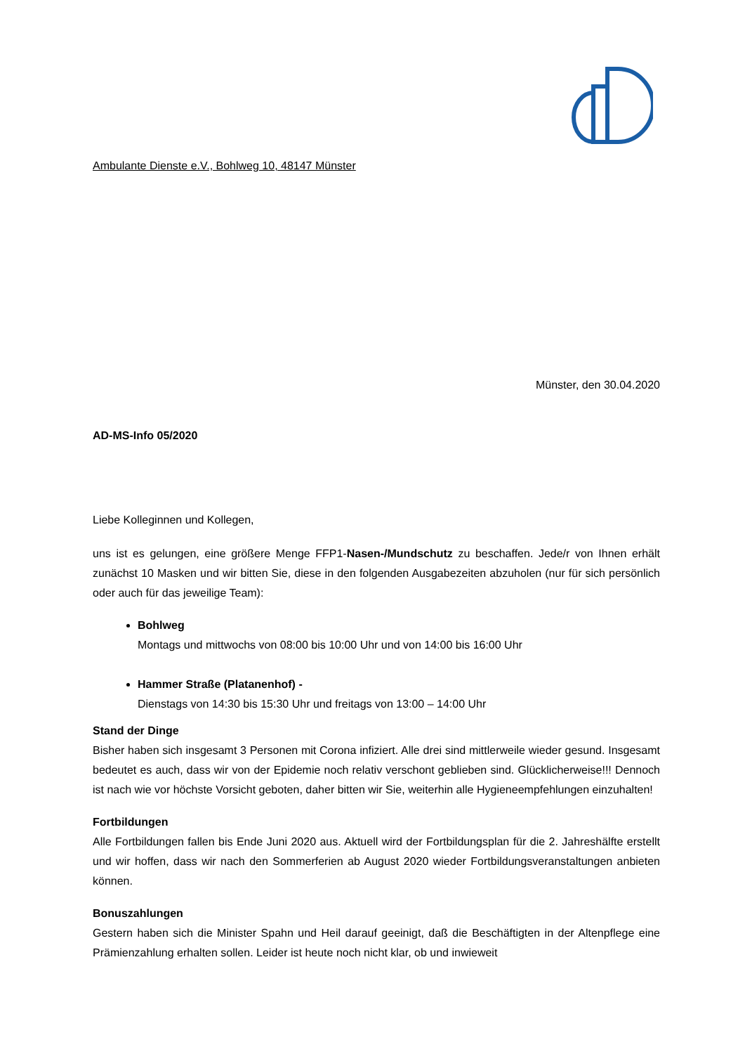Ambulante Dienste e.V., Bohlweg 10, 48147 Münster
Münster, den 30.04.2020
AD-MS-Info 05/2020
Liebe Kolleginnen und Kollegen,
uns ist es gelungen, eine größere Menge FFP1-Nasen-/Mundschutz zu beschaffen. Jede/r von Ihnen erhält zunächst 10 Masken und wir bitten Sie, diese in den folgenden Ausgabezeiten abzuholen (nur für sich persönlich oder auch für das jeweilige Team):
Bohlweg
Montags und mittwochs von 08:00 bis 10:00 Uhr und von 14:00 bis 16:00 Uhr
Hammer Straße (Platanenhof) -
Dienstags von 14:30 bis 15:30 Uhr und freitags von 13:00 – 14:00 Uhr
Stand der Dinge
Bisher haben sich insgesamt 3 Personen mit Corona infiziert. Alle drei sind mittlerweile wieder gesund. Insgesamt bedeutet es auch, dass wir von der Epidemie noch relativ verschont geblieben sind. Glücklicherweise!!! Dennoch ist nach wie vor höchste Vorsicht geboten, daher bitten wir Sie, weiterhin alle Hygieneempfehlungen einzuhalten!
Fortbildungen
Alle Fortbildungen fallen bis Ende Juni 2020 aus. Aktuell wird der Fortbildungsplan für die 2. Jahreshälfte erstellt und wir hoffen, dass wir nach den Sommerferien ab August 2020 wieder Fortbildungsveranstaltungen anbieten können.
Bonuszahlungen
Gestern haben sich die Minister Spahn und Heil darauf geeinigt, daß die Beschäftigten in der Altenpflege eine Prämienzahlung erhalten sollen. Leider ist heute noch nicht klar, ob und inwieweit